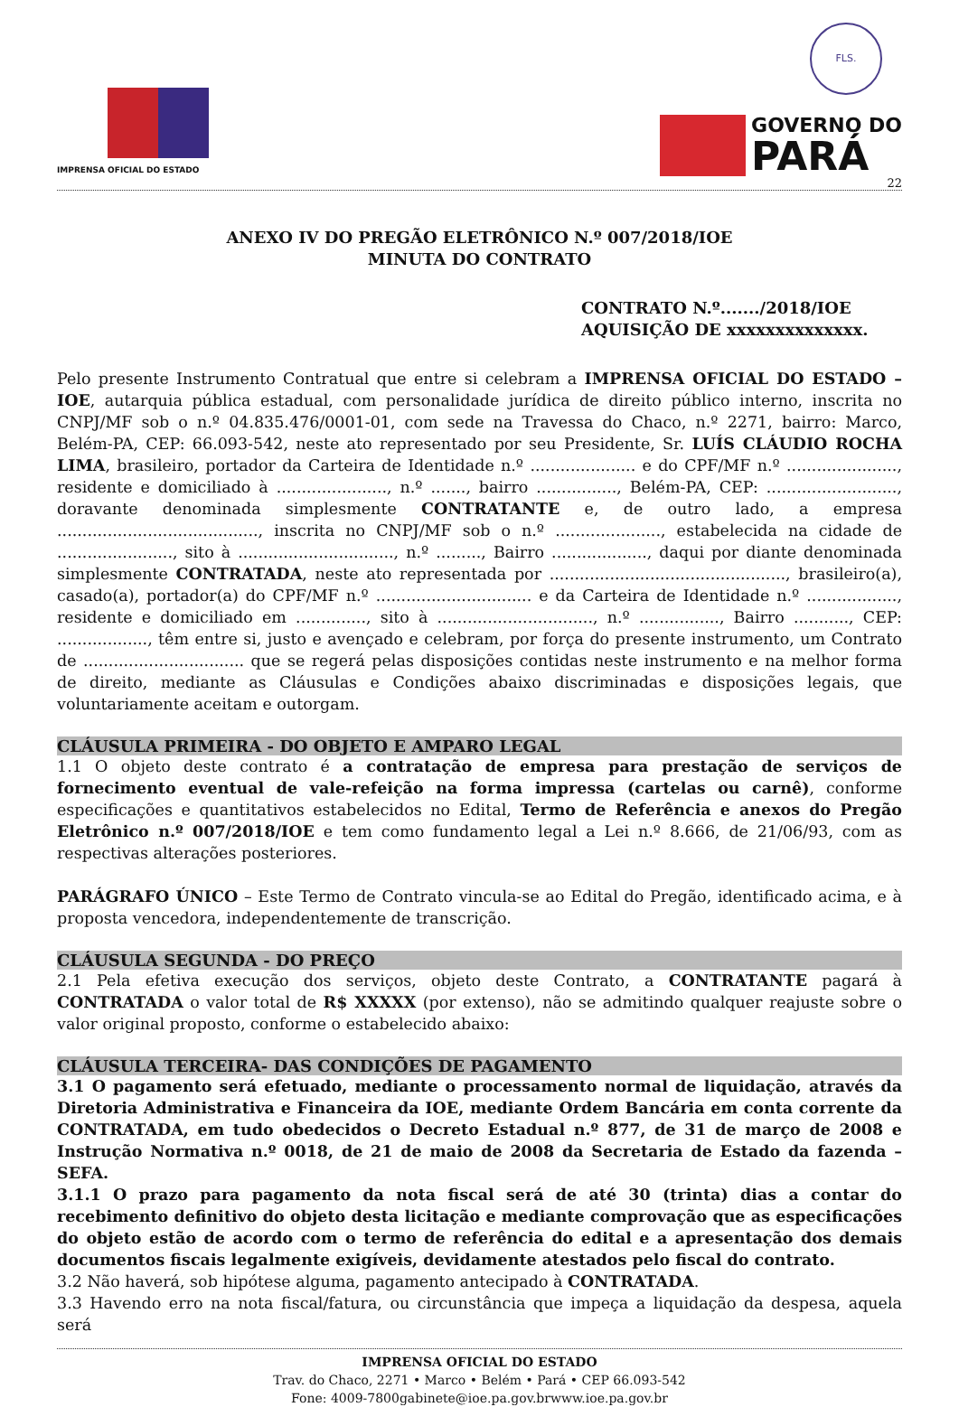FLS.
IMPRENSA OFICIAL DO ESTADO
GOVERNO DO
PARÁ
22
ANEXO IV DO PREGÃO ELETRÔNICO N.º 007/2018/IOE
MINUTA DO CONTRATO
CONTRATO N.º......./2018/IOE
AQUISIÇÃO DE xxxxxxxxxxxxxx.
Pelo presente Instrumento Contratual que entre si celebram a IMPRENSA OFICIAL DO ESTADO – IOE, autarquia pública estadual, com personalidade jurídica de direito público interno, inscrita no CNPJ/MF sob o n.º 04.835.476/0001-01, com sede na Travessa do Chaco, n.º 2271, bairro: Marco, Belém-PA, CEP: 66.093-542, neste ato representado por seu Presidente, Sr. LUÍS CLÁUDIO ROCHA LIMA, brasileiro, portador da Carteira de Identidade n.º ..................... e do CPF/MF n.º ......................, residente e domiciliado à ......................, n.º ......., bairro ................, Belém-PA, CEP: .........................., doravante denominada simplesmente CONTRATANTE e, de outro lado, a empresa ........................................, inscrita no CNPJ/MF sob o n.º ....................., estabelecida na cidade de ......................., sito à ..............................., n.º ........., Bairro ..................., daqui por diante denominada simplesmente CONTRATADA, neste ato representada por ..............................................., brasileiro(a), casado(a), portador(a) do CPF/MF n.º ............................... e da Carteira de Identidade n.º .................., residente e domiciliado em .............., sito à ..............................., n.º ................, Bairro ..........., CEP: .................., têm entre si, justo e avençado e celebram, por força do presente instrumento, um Contrato de ................................ que se regerá pelas disposições contidas neste instrumento e na melhor forma de direito, mediante as Cláusulas e Condições abaixo discriminadas e disposições legais, que voluntariamente aceitam e outorgam.
CLÁUSULA PRIMEIRA - DO OBJETO E AMPARO LEGAL
1.1 O objeto deste contrato é a contratação de empresa para prestação de serviços de fornecimento eventual de vale-refeição na forma impressa (cartelas ou carnê), conforme especificações e quantitativos estabelecidos no Edital, Termo de Referência e anexos do Pregão Eletrônico n.º 007/2018/IOE e tem como fundamento legal a Lei n.º 8.666, de 21/06/93, com as respectivas alterações posteriores.
PARÁGRAFO ÚNICO – Este Termo de Contrato vincula-se ao Edital do Pregão, identificado acima, e à proposta vencedora, independentemente de transcrição.
CLÁUSULA SEGUNDA - DO PREÇO
2.1 Pela efetiva execução dos serviços, objeto deste Contrato, a CONTRATANTE pagará à CONTRATADA o valor total de R$ XXXXX (por extenso), não se admitindo qualquer reajuste sobre o valor original proposto, conforme o estabelecido abaixo:
CLÁUSULA TERCEIRA- DAS CONDIÇÕES DE PAGAMENTO
3.1 O pagamento será efetuado, mediante o processamento normal de liquidação, através da Diretoria Administrativa e Financeira da IOE, mediante Ordem Bancária em conta corrente da CONTRATADA, em tudo obedecidos o Decreto Estadual n.º 877, de 31 de março de 2008 e Instrução Normativa n.º 0018, de 21 de maio de 2008 da Secretaria de Estado da fazenda – SEFA.
3.1.1 O prazo para pagamento da nota fiscal será de até 30 (trinta) dias a contar do recebimento definitivo do objeto desta licitação e mediante comprovação que as especificações do objeto estão de acordo com o termo de referência do edital e a apresentação dos demais documentos fiscais legalmente exigíveis, devidamente atestados pelo fiscal do contrato.
3.2 Não haverá, sob hipótese alguma, pagamento antecipado à CONTRATADA.
3.3 Havendo erro na nota fiscal/fatura, ou circunstância que impeça a liquidação da despesa, aquela será
IMPRENSA OFICIAL DO ESTADO
Trav. do Chaco, 2271 • Marco • Belém • Pará • CEP 66.093-542
Fone: 4009-7800gabinete@ioe.pa.gov.brwww.ioe.pa.gov.br